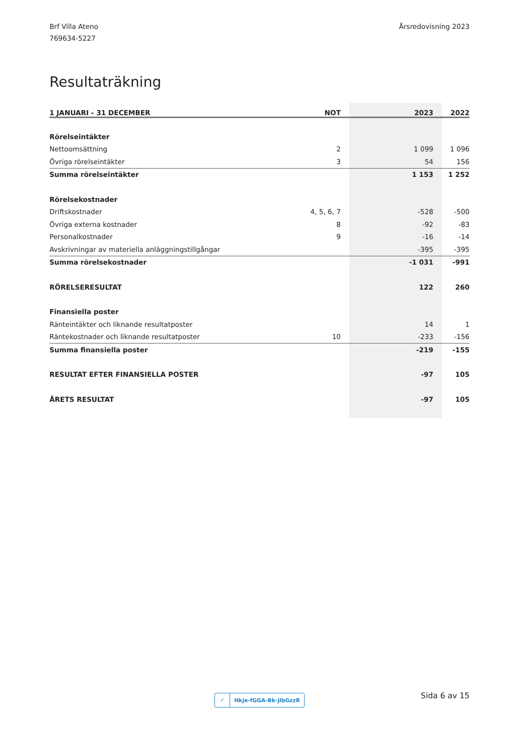Brf Villa Ateno
769634-5227
Årsredovisning 2023
Resultaträkning
| 1 JANUARI - 31 DECEMBER | NOT | 2023 | 2022 |
| --- | --- | --- | --- |
| Rörelseintäkter | | | |
| Nettoomsättning | 2 | 1 099 | 1 096 |
| Övriga rörelseintäkter | 3 | 54 | 156 |
| Summa rörelseintäkter | | 1 153 | 1 252 |
| Rörelsekostnader | | | |
| Driftskostnader | 4, 5, 6, 7 | -528 | -500 |
| Övriga externa kostnader | 8 | -92 | -83 |
| Personalkostnader | 9 | -16 | -14 |
| Avskrivningar av materiella anläggningstillgångar | | -395 | -395 |
| Summa rörelsekostnader | | -1 031 | -991 |
| RÖRELSERESULTAT | | 122 | 260 |
| Finansiella poster | | | |
| Ränteintäkter och liknande resultatposter | | 14 | 1 |
| Räntekostnader och liknande resultatposter | 10 | -233 | -156 |
| Summa finansiella poster | | -219 | -155 |
| RESULTAT EFTER FINANSIELLA POSTER | | -97 | 105 |
| ÅRETS RESULTAT | | -97 | 105 |
✓ Hkje-fGGA-Bk-jlbGzzR Sida 6 av 15